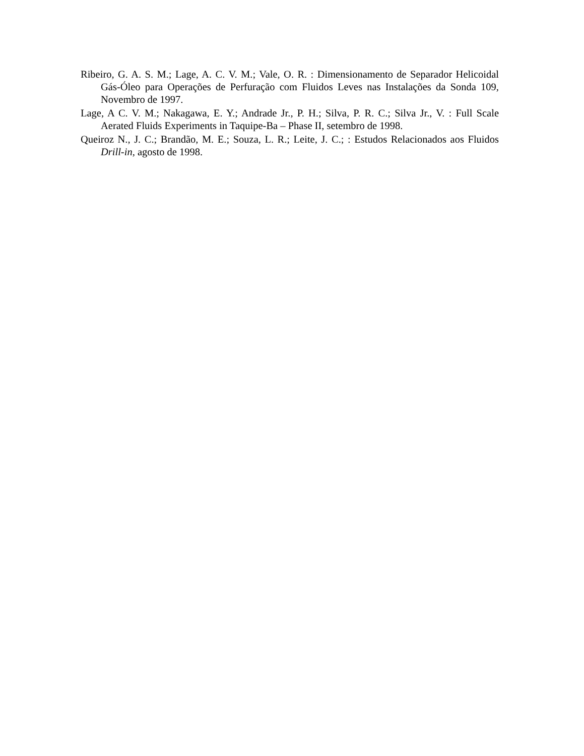Ribeiro, G. A. S. M.; Lage, A. C. V. M.; Vale, O. R. : Dimensionamento de Separador Helicoidal Gás-Óleo para Operações de Perfuração com Fluidos Leves nas Instalações da Sonda 109, Novembro de 1997.
Lage, A C. V. M.; Nakagawa, E. Y.; Andrade Jr., P. H.; Silva, P. R. C.; Silva Jr., V. : Full Scale Aerated Fluids Experiments in Taquipe-Ba – Phase II, setembro de 1998.
Queiroz N., J. C.; Brandão, M. E.; Souza, L. R.; Leite, J. C.; : Estudos Relacionados aos Fluidos Drill-in, agosto de 1998.